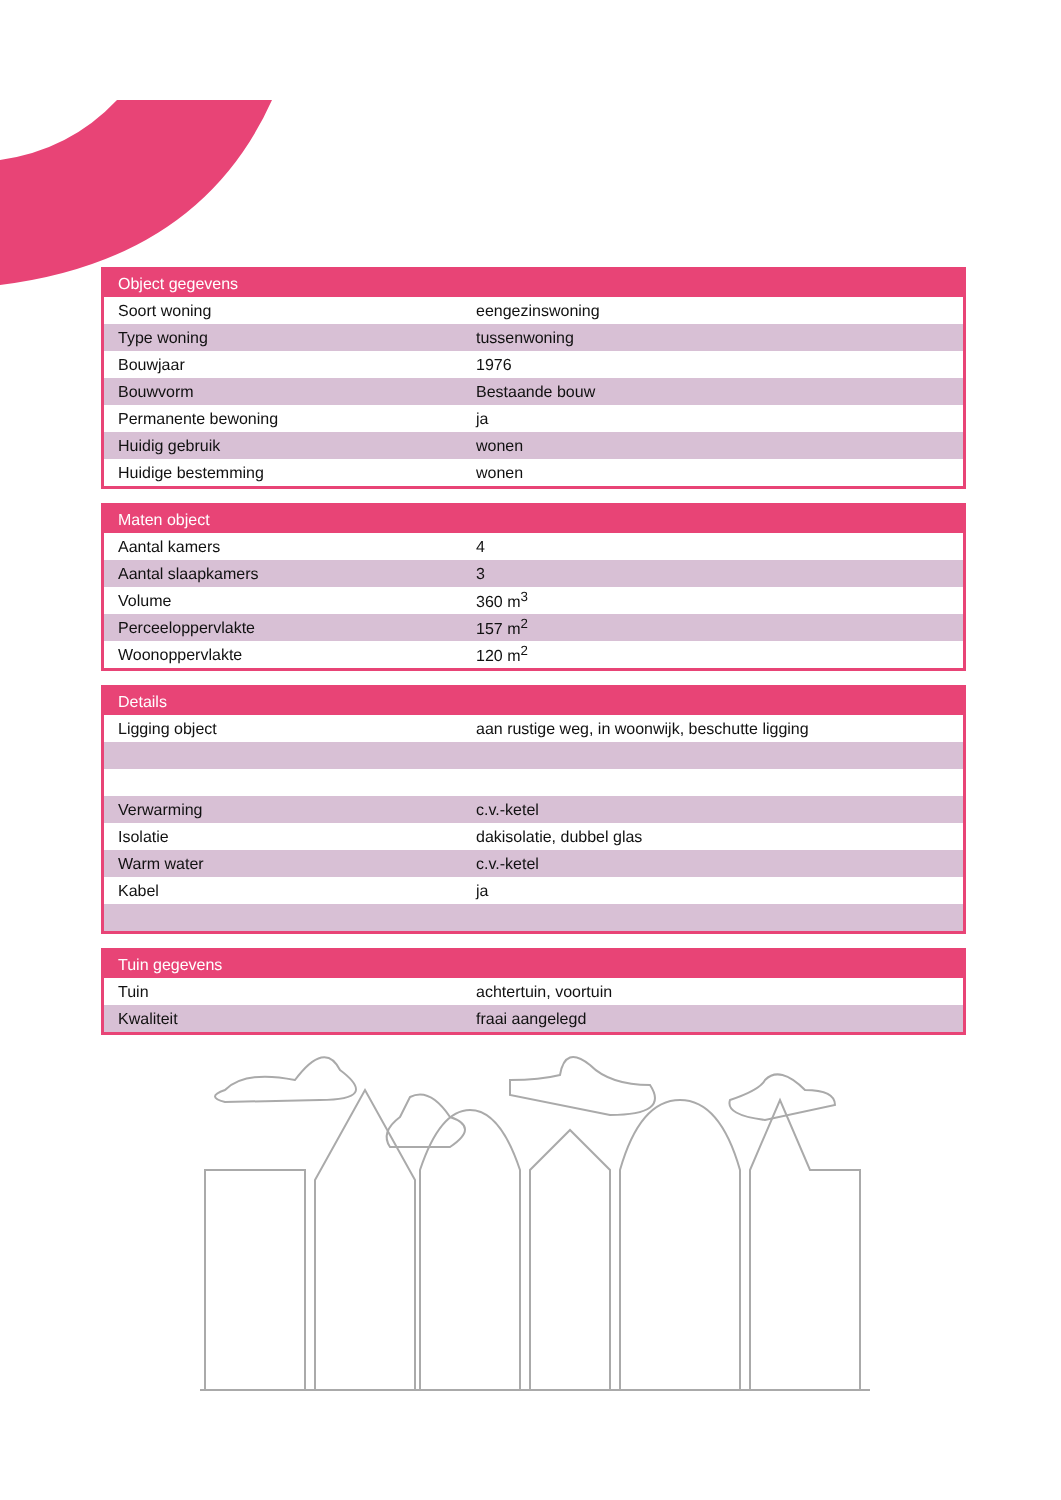| Object gegevens | |
| --- | --- |
| Soort woning | eengezinswoning |
| Type woning | tussenwoning |
| Bouwjaar | 1976 |
| Bouwvorm | Bestaande bouw |
| Permanente bewoning | ja |
| Huidig gebruik | wonen |
| Huidige bestemming | wonen |
| Maten object | |
| --- | --- |
| Aantal kamers | 4 |
| Aantal slaapkamers | 3 |
| Volume | 360 m<sup>3</sup> |
| Perceeloppervlakte | 157 m<sup>2</sup> |
| Woonoppervlakte | 120 m<sup>2</sup> |
| Details | |
| --- | --- |
| Ligging object | aan rustige weg, in woonwijk, beschutte ligging |
| Verwarming | c.v.-ketel |
| Isolatie | dakisolatie, dubbel glas |
| Warm water | c.v.-ketel |
| Kabel | ja |
| Tuin gegevens | |
| --- | --- |
| Tuin | achtertuin, voortuin |
| Kwaliteit | fraai aangelegd |